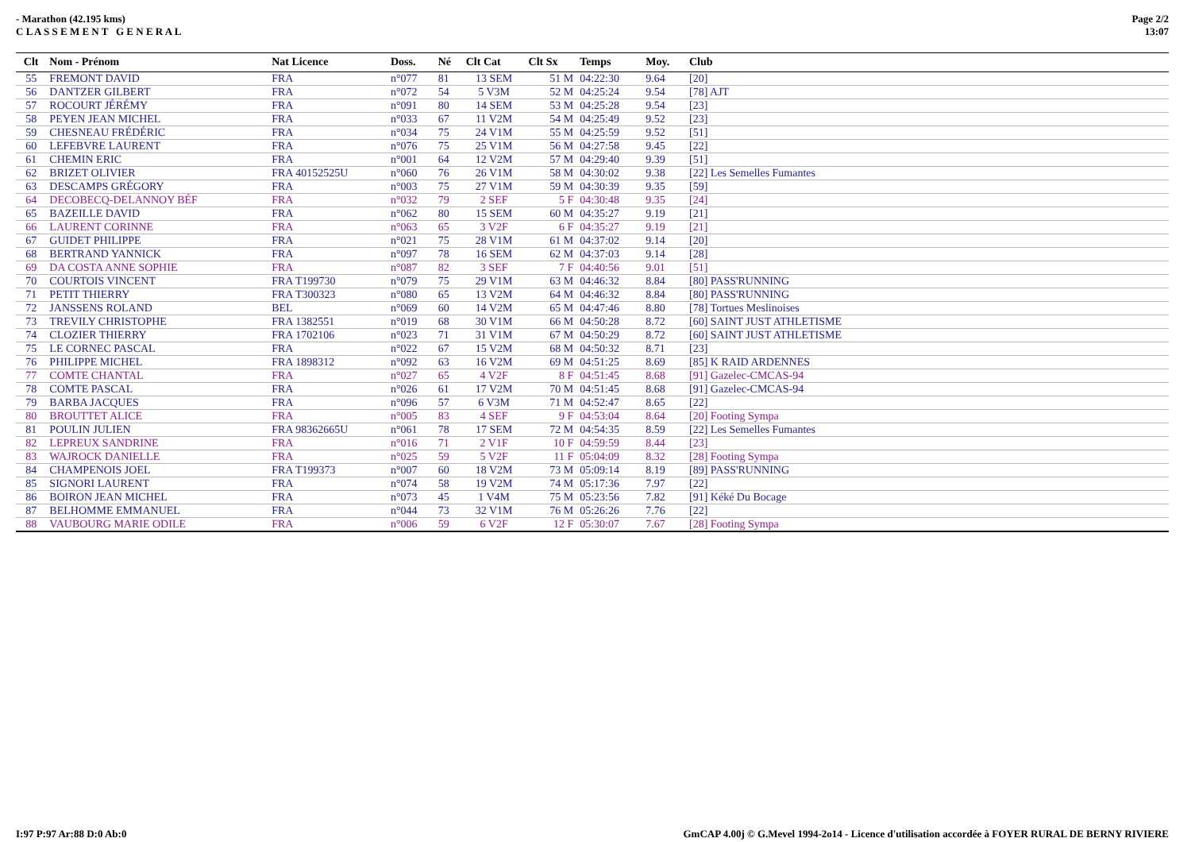- Marathon (42.195 kms)
C L A S S E M E N T G E N E R A L
Page 2/2
13:07
| Clt | Nom - Prénom | Nat Licence | Doss. | Né | Clt Cat | Clt Sx | Temps | Moy. | Club |
| --- | --- | --- | --- | --- | --- | --- | --- | --- | --- |
| 55 | FREMONT DAVID | FRA | n°077 | 81 | 13 SEM | 51 M | 04:22:30 | 9.64 | [20] |
| 56 | DANTZER GILBERT | FRA | n°072 | 54 | 5 V3M | 52 M | 04:25:24 | 9.54 | [78] AJT |
| 57 | ROCOURT JÉRÉMY | FRA | n°091 | 80 | 14 SEM | 53 M | 04:25:28 | 9.54 | [23] |
| 58 | PEYEN JEAN MICHEL | FRA | n°033 | 67 | 11 V2M | 54 M | 04:25:49 | 9.52 | [23] |
| 59 | CHESNEAU FRÉDÉRIC | FRA | n°034 | 75 | 24 V1M | 55 M | 04:25:59 | 9.52 | [51] |
| 60 | LEFEBVRE LAURENT | FRA | n°076 | 75 | 25 V1M | 56 M | 04:27:58 | 9.45 | [22] |
| 61 | CHEMIN ERIC | FRA | n°001 | 64 | 12 V2M | 57 M | 04:29:40 | 9.39 | [51] |
| 62 | BRIZET OLIVIER | FRA 40152525U | n°060 | 76 | 26 V1M | 58 M | 04:30:02 | 9.38 | [22] Les Semelles Fumantes |
| 63 | DESCAMPS GRÉGORY | FRA | n°003 | 75 | 27 V1M | 59 M | 04:30:39 | 9.35 | [59] |
| 64 | DECOBECQ-DELANNOY BÉF | FRA | n°032 | 79 | 2 SEF | 5 F | 04:30:48 | 9.35 | [24] |
| 65 | BAZEILLE DAVID | FRA | n°062 | 80 | 15 SEM | 60 M | 04:35:27 | 9.19 | [21] |
| 66 | LAURENT CORINNE | FRA | n°063 | 65 | 3 V2F | 6 F | 04:35:27 | 9.19 | [21] |
| 67 | GUIDET PHILIPPE | FRA | n°021 | 75 | 28 V1M | 61 M | 04:37:02 | 9.14 | [20] |
| 68 | BERTRAND YANNICK | FRA | n°097 | 78 | 16 SEM | 62 M | 04:37:03 | 9.14 | [28] |
| 69 | DA COSTA ANNE SOPHIE | FRA | n°087 | 82 | 3 SEF | 7 F | 04:40:56 | 9.01 | [51] |
| 70 | COURTOIS VINCENT | FRA T199730 | n°079 | 75 | 29 V1M | 63 M | 04:46:32 | 8.84 | [80] PASS'RUNNING |
| 71 | PETIT THIERRY | FRA T300323 | n°080 | 65 | 13 V2M | 64 M | 04:46:32 | 8.84 | [80] PASS'RUNNING |
| 72 | JANSSENS ROLAND | BEL | n°069 | 60 | 14 V2M | 65 M | 04:47:46 | 8.80 | [78] Tortues Meslinoises |
| 73 | TREVILY CHRISTOPHE | FRA 1382551 | n°019 | 68 | 30 V1M | 66 M | 04:50:28 | 8.72 | [60] SAINT JUST ATHLETISME |
| 74 | CLOZIER THIERRY | FRA 1702106 | n°023 | 71 | 31 V1M | 67 M | 04:50:29 | 8.72 | [60] SAINT JUST ATHLETISME |
| 75 | LE CORNEC PASCAL | FRA | n°022 | 67 | 15 V2M | 68 M | 04:50:32 | 8.71 | [23] |
| 76 | PHILIPPE MICHEL | FRA 1898312 | n°092 | 63 | 16 V2M | 69 M | 04:51:25 | 8.69 | [85] K RAID ARDENNES |
| 77 | COMTE CHANTAL | FRA | n°027 | 65 | 4 V2F | 8 F | 04:51:45 | 8.68 | [91] Gazelec-CMCAS-94 |
| 78 | COMTE PASCAL | FRA | n°026 | 61 | 17 V2M | 70 M | 04:51:45 | 8.68 | [91] Gazelec-CMCAS-94 |
| 79 | BARBA JACQUES | FRA | n°096 | 57 | 6 V3M | 71 M | 04:52:47 | 8.65 | [22] |
| 80 | BROUTTET ALICE | FRA | n°005 | 83 | 4 SEF | 9 F | 04:53:04 | 8.64 | [20] Footing Sympa |
| 81 | POULIN JULIEN | FRA 98362665U | n°061 | 78 | 17 SEM | 72 M | 04:54:35 | 8.59 | [22] Les Semelles Fumantes |
| 82 | LEPREUX SANDRINE | FRA | n°016 | 71 | 2 V1F | 10 F | 04:59:59 | 8.44 | [23] |
| 83 | WAJROCK DANIELLE | FRA | n°025 | 59 | 5 V2F | 11 F | 05:04:09 | 8.32 | [28] Footing Sympa |
| 84 | CHAMPENOIS JOEL | FRA T199373 | n°007 | 60 | 18 V2M | 73 M | 05:09:14 | 8.19 | [89] PASS'RUNNING |
| 85 | SIGNORI LAURENT | FRA | n°074 | 58 | 19 V2M | 74 M | 05:17:36 | 7.97 | [22] |
| 86 | BOIRON JEAN MICHEL | FRA | n°073 | 45 | 1 V4M | 75 M | 05:23:56 | 7.82 | [91] Kéké Du Bocage |
| 87 | BELHOMME EMMANUEL | FRA | n°044 | 73 | 32 V1M | 76 M | 05:26:26 | 7.76 | [22] |
| 88 | VAUBOURG MARIE ODILE | FRA | n°006 | 59 | 6 V2F | 12 F | 05:30:07 | 7.67 | [28] Footing Sympa |
I:97 P:97 Ar:88 D:0 Ab:0 GmCAP 4.00j © G.Mevel 1994-2o14 - Licence d'utilisation accordée à FOYER RURAL DE BERNY RIVIERE